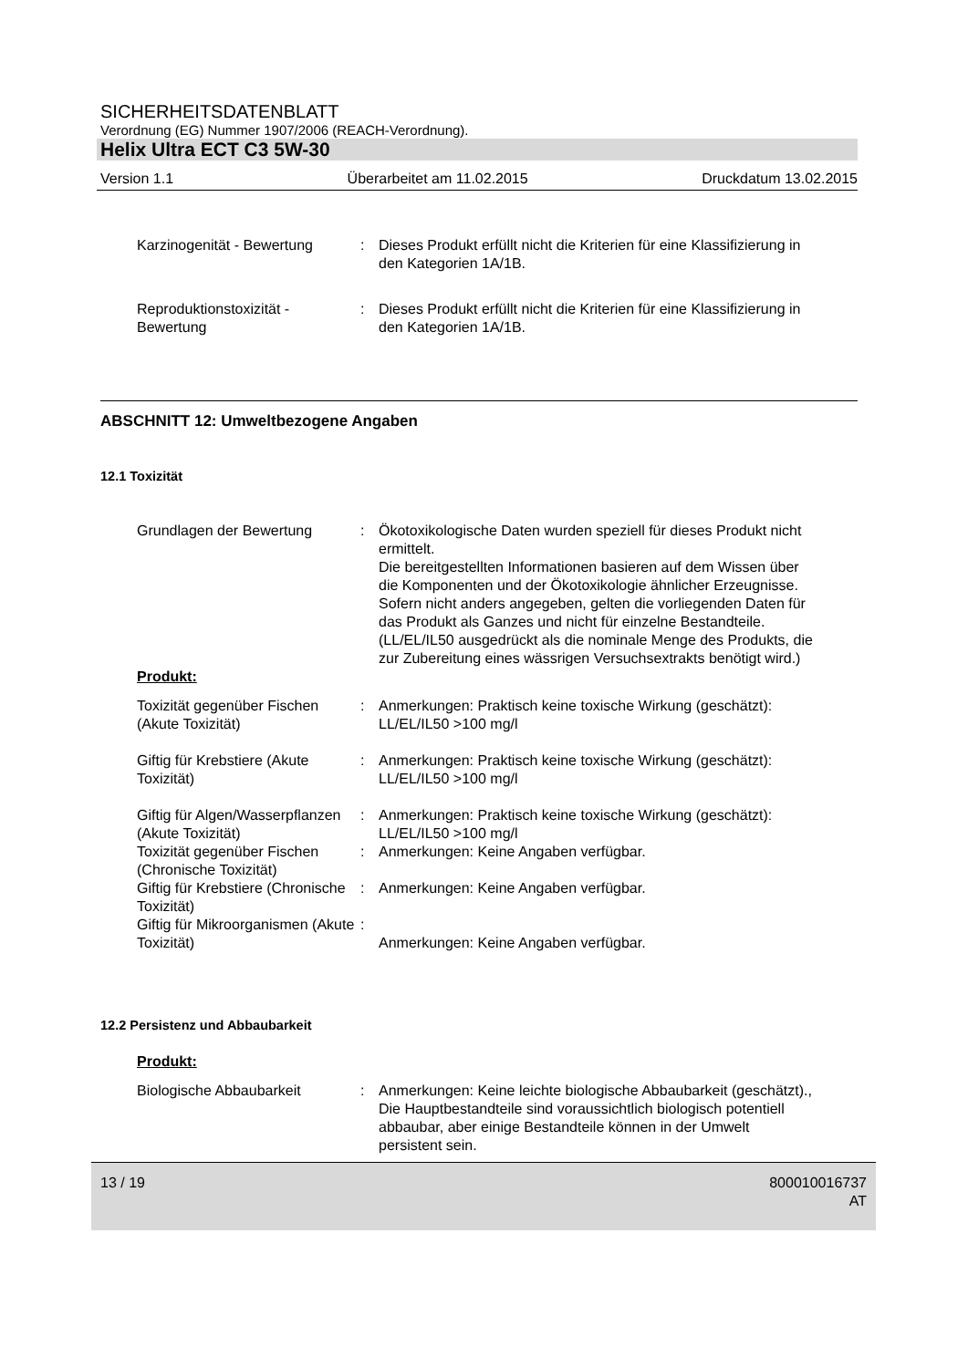SICHERHEITSDATENBLATT
Verordnung (EG) Nummer 1907/2006 (REACH-Verordnung).
Helix Ultra ECT C3 5W-30
Version 1.1 Überarbeitet am 11.02.2015 Druckdatum 13.02.2015
Karzinogenität - Bewertung
: Dieses Produkt erfüllt nicht die Kriterien für eine Klassifizierung in den Kategorien 1A/1B.
Reproduktionstoxizität - Bewertung
: Dieses Produkt erfüllt nicht die Kriterien für eine Klassifizierung in den Kategorien 1A/1B.
ABSCHNITT 12: Umweltbezogene Angaben
12.1 Toxizität
Grundlagen der Bewertung : Ökotoxikologische Daten wurden speziell für dieses Produkt nicht ermittelt.
Die bereitgestellten Informationen basieren auf dem Wissen über die Komponenten und der Ökotoxikologie ähnlicher Erzeugnisse.
Sofern nicht anders angegeben, gelten die vorliegenden Daten für das Produkt als Ganzes und nicht für einzelne Bestandteile.(LL/EL/IL50 ausgedrückt als die nominale Menge des Produkts, die zur Zubereitung eines wässrigen Versuchsextrakts benötigt wird.)
Produkt:
Toxizität gegenüber Fischen (Akute Toxizität)
: Anmerkungen: Praktisch keine toxische Wirkung (geschätzt): LL/EL/IL50 >100 mg/l
Giftig für Krebstiere (Akute Toxizität)
: Anmerkungen: Praktisch keine toxische Wirkung (geschätzt): LL/EL/IL50 >100 mg/l
Giftig für Algen/Wasserpflanzen (Akute Toxizität)
: Anmerkungen: Praktisch keine toxische Wirkung (geschätzt): LL/EL/IL50 >100 mg/l
Toxizität gegenüber Fischen (Chronische Toxizität)
: Anmerkungen: Keine Angaben verfügbar.
Giftig für Krebstiere (Chronische Toxizität)
: Anmerkungen: Keine Angaben verfügbar.
Giftig für Mikroorganismen (Akute Toxizität)
:
Anmerkungen: Keine Angaben verfügbar.
12.2 Persistenz und Abbaubarkeit
Produkt:
Biologische Abbaubarkeit : Anmerkungen: Keine leichte biologische Abbaubarkeit (geschätzt)., Die Hauptbestandteile sind voraussichtlich biologisch potentiell abbaubar, aber einige Bestandteile können in der Umwelt persistent sein.
13 / 19 800010016737
AT